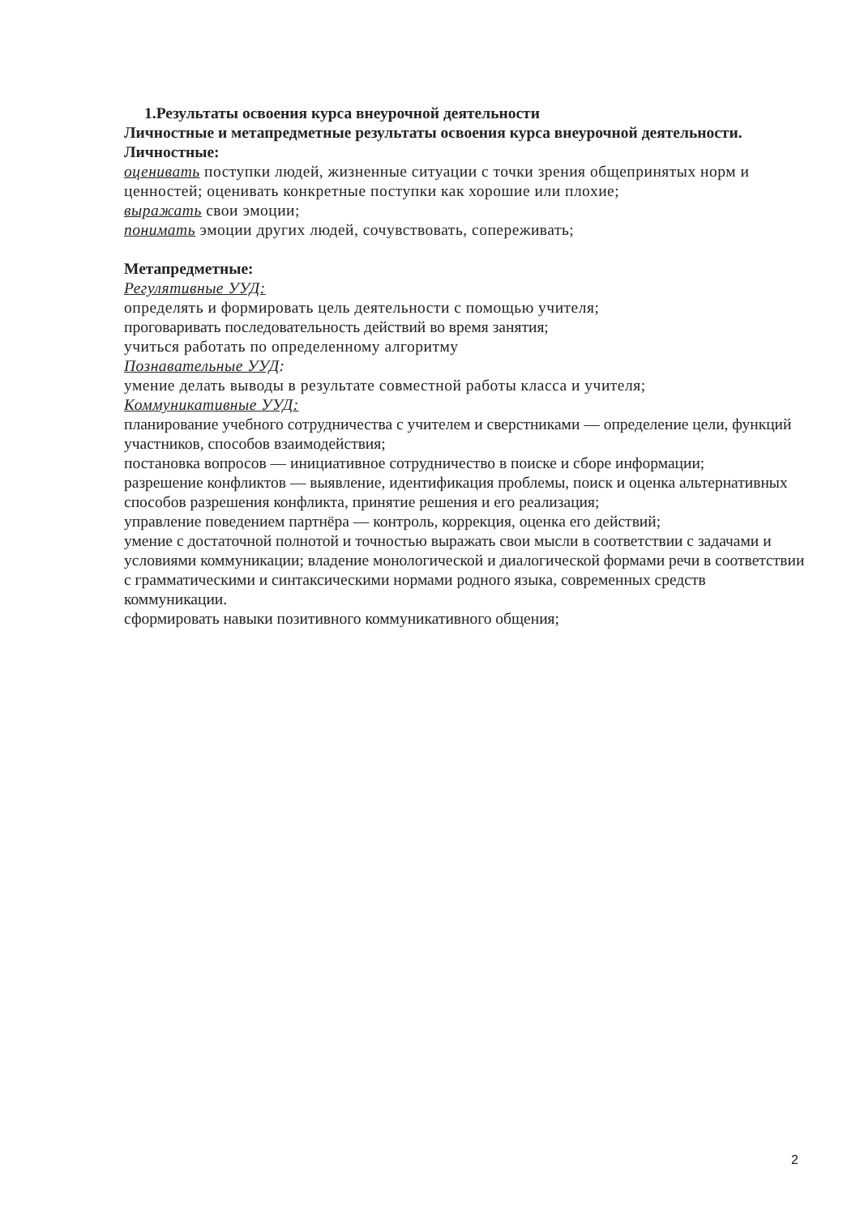1.Результаты освоения курса внеурочной деятельности
Личностные и метапредметные результаты освоения курса внеурочной деятельности.
Личностные:
оценивать поступки людей, жизненные ситуации с точки зрения общепринятых норм и ценностей; оценивать конкретные поступки как хорошие или плохие;
выражать свои эмоции;
понимать эмоции других людей, сочувствовать, сопереживать;
Метапредметные:
Регулятивные УУД:
определять и формировать цель деятельности с помощью учителя;
проговаривать последовательность действий во время занятия;
учиться работать по определенному алгоритму
Познавательные УУД:
умение делать выводы в результате совместной работы класса и учителя;
Коммуникативные УУД:
планирование учебного сотрудничества с учителем и сверстниками — определение цели, функций участников, способов взаимодействия;
постановка вопросов — инициативное сотрудничество в поиске и сборе информации;
разрешение конфликтов — выявление, идентификация проблемы, поиск и оценка альтернативных способов разрешения конфликта, принятие решения и его реализация;
управление поведением партнёра — контроль, коррекция, оценка его действий;
умение с достаточной полнотой и точностью выражать свои мысли в соответствии с задачами и условиями коммуникации; владение монологической и диалогической формами речи в соответствии с грамматическими и синтаксическими нормами родного языка, современных средств коммуникации.
сформировать навыки позитивного коммуникативного общения;
2